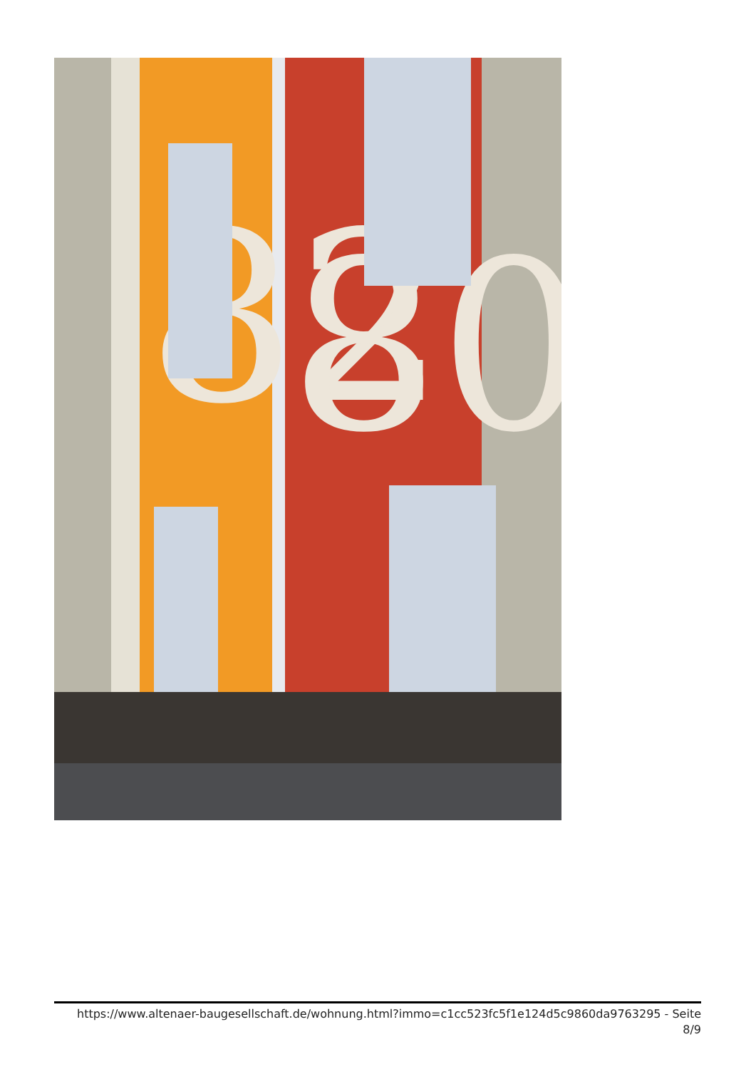82
80
https://www.altenaer-baugesellschaft.de/wohnung.html?immo=c1cc523fc5f1e124d5c9860da9763295 - Seite
8/9